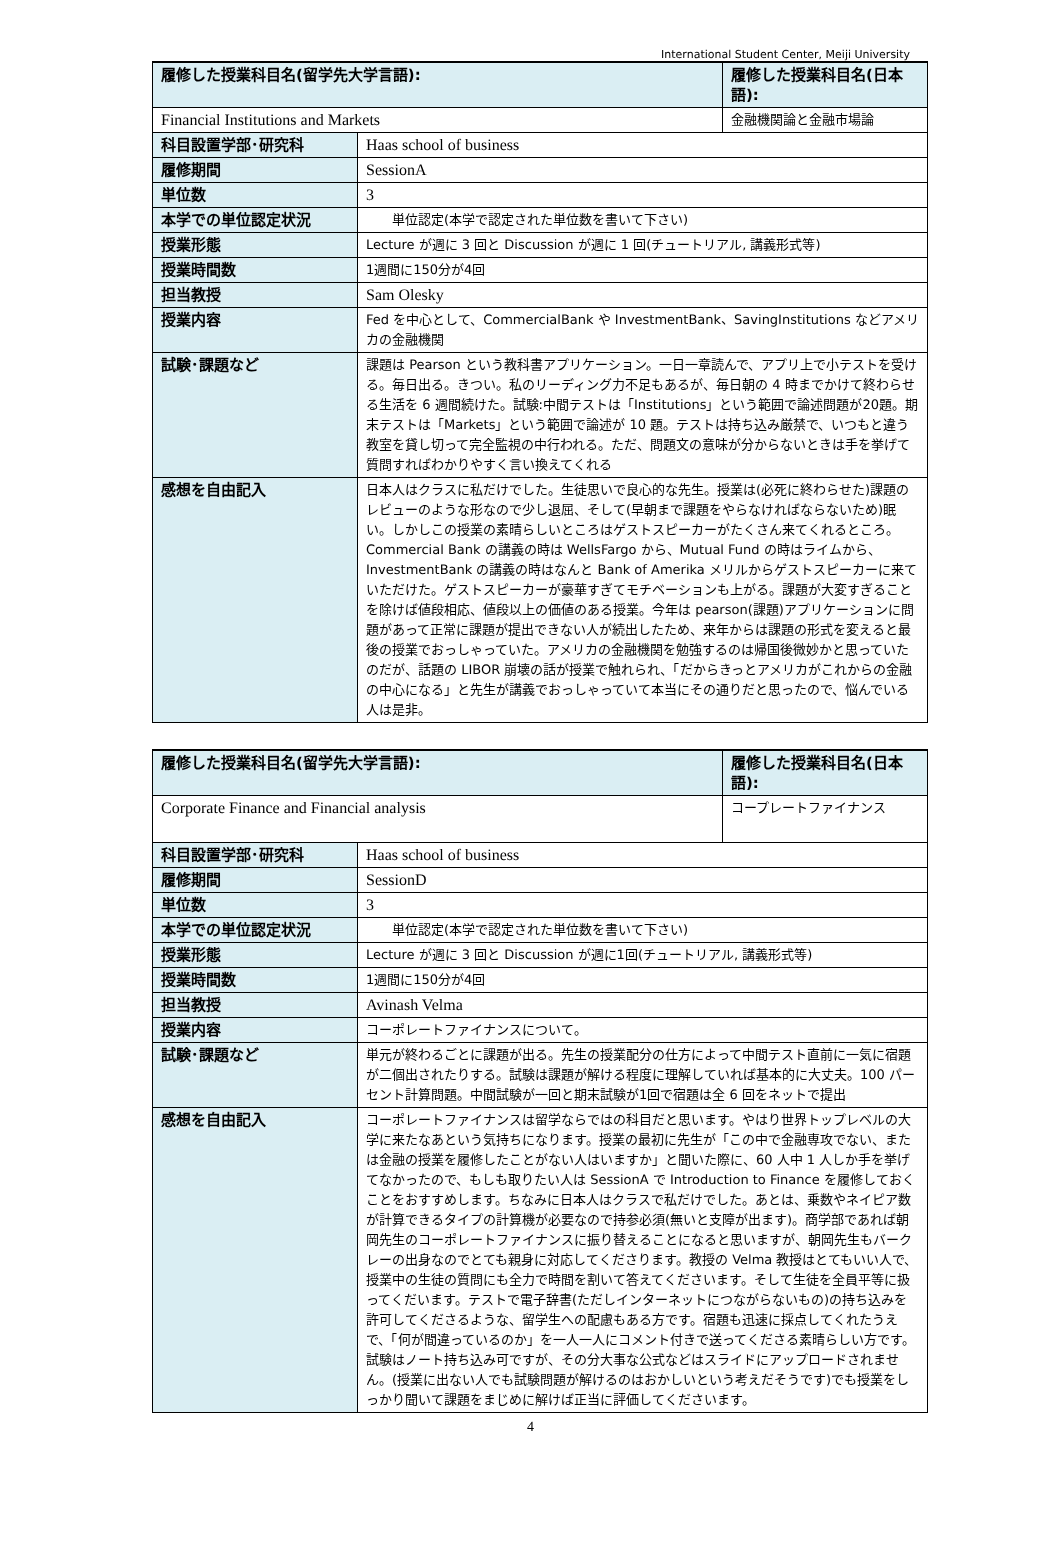International Student Center, Meiji University
| 履修した授業科目名(留学先大学言語): | | 履修した授業科目名(日本語): |
| Financial Institutions and Markets | | 金融機関論と金融市場論 |
| 科目設置学部･研究科 | Haas school of business | |
| 履修期間 | SessionA | |
| 単位数 | 3 | |
| 本学での単位認定状況 | 単位認定(本学で認定された単位数を書いて下さい) | |
| 授業形態 | Lecture が週に 3 回と Discussion が週に 1 回(チュートリアル, 講義形式等) | |
| 授業時間数 | 1週間に150分が4回 | |
| 担当教授 | Sam Olesky | |
| 授業内容 | Fed を中心として、CommercialBank や InvestmentBank、SavingInstitutions などアメリカの金融機関 | |
| 試験･課題など | 課題は Pearson という教科書アプリケーション。一日一章読んで、アプリ上で小テストを受ける。毎日出る。きつい。私のリーディング力不足もあるが、毎日朝の 4 時までかけて終わらせる生活を 6 週間続けた。試験:中間テストは「Institutions」という範囲で論述問題が20題。期末テストは「Markets」という範囲で論述が 10 題。テストは持ち込み厳禁で、いつもと違う教室を貸し切って完全監視の中行われる。ただ、問題文の意味が分からないときは手を挙げて質問すればわかりやすく言い換えてくれる | |
| 感想を自由記入 | 日本人はクラスに私だけでした。生徒思いで良心的な先生。授業は(必死に終わらせた)課題のレビューのような形なので少し退屈、そして(早朝まで課題をやらなければならないため)眠い。しかしこの授業の素晴らしいところはゲストスピーカーがたくさん来てくれるところ。Commercial Bank の講義の時は WellsFargo から、Mutual Fund の時はライムから、InvestmentBank の講義の時はなんと Bank of Amerika メリルからゲストスピーカーに来ていただけた。ゲストスピーカーが豪華すぎてモチベーションも上がる。課題が大変すぎることを除けば値段相応、値段以上の価値のある授業。今年は pearson(課題)アプリケーションに問題があって正常に課題が提出できない人が続出したため、来年からは課題の形式を変えると最後の授業でおっしゃっていた。アメリカの金融機関を勉強するのは帰国後微妙かと思っていたのだが、話題の LIBOR 崩壊の話が授業で触れられ、「だからきっとアメリカがこれからの金融の中心になる」と先生が講義でおっしゃっていて本当にその通りだと思ったので、悩んでいる人は是非。 | |
| 履修した授業科目名(留学先大学言語): | | 履修した授業科目名(日本語): |
| Corporate Finance and Financial analysis | | コープレートファイナンス |
| 科目設置学部･研究科 | Haas school of business | |
| 履修期間 | SessionD | |
| 単位数 | 3 | |
| 本学での単位認定状況 | 単位認定(本学で認定された単位数を書いて下さい) | |
| 授業形態 | Lecture が週に 3 回と Discussion が週に1回(チュートリアル, 講義形式等) | |
| 授業時間数 | 1週間に150分が4回 | |
| 担当教授 | Avinash Velma | |
| 授業内容 | コーポレートファイナンスについて。 | |
| 試験･課題など | 単元が終わるごとに課題が出る。先生の授業配分の仕方によって中間テスト直前に一気に宿題が二個出されたりする。試験は課題が解ける程度に理解していれば基本的に大丈夫。100 パーセント計算問題。中間試験が一回と期末試験が1回で宿題は全 6 回をネットで提出 | |
| 感想を自由記入 | コーポレートファイナンスは留学ならではの科目だと思います。やはり世界トップレベルの大学に来たなあという気持ちになります。授業の最初に先生が「この中で金融専攻でない、または金融の授業を履修したことがない人はいますか」と聞いた際に、60 人中 1 人しか手を挙げてなかったので、もしも取りたい人は SessionA で Introduction to Finance を履修しておくことをおすすめします。ちなみに日本人はクラスで私だけでした。あとは、乗数やネイピア数が計算できるタイプの計算機が必要なので持参必須(無いと支障が出ます)。商学部であれば朝岡先生のコーポレートファイナンスに振り替えることになると思いますが、朝岡先生もバークレーの出身なのでとても親身に対応してくださります。教授の Velma 教授はとてもいい人で、授業中の生徒の質問にも全力で時間を割いて答えてくださいます。そして生徒を全員平等に扱ってくだいます。テストで電子辞書(ただしインターネットにつながらないもの)の持ち込みを許可してくださるような、留学生への配慮もある方です。宿題も迅速に採点してくれたうえで、「何が間違っているのか」を一人一人にコメント付きで送ってくださる素晴らしい方です。試験はノート持ち込み可ですが、その分大事な公式などはスライドにアップロードされません。(授業に出ない人でも試験問題が解けるのはおかしいという考えだそうです)でも授業をしっかり聞いて課題をまじめに解けば正当に評価してくださいます。 | |
4